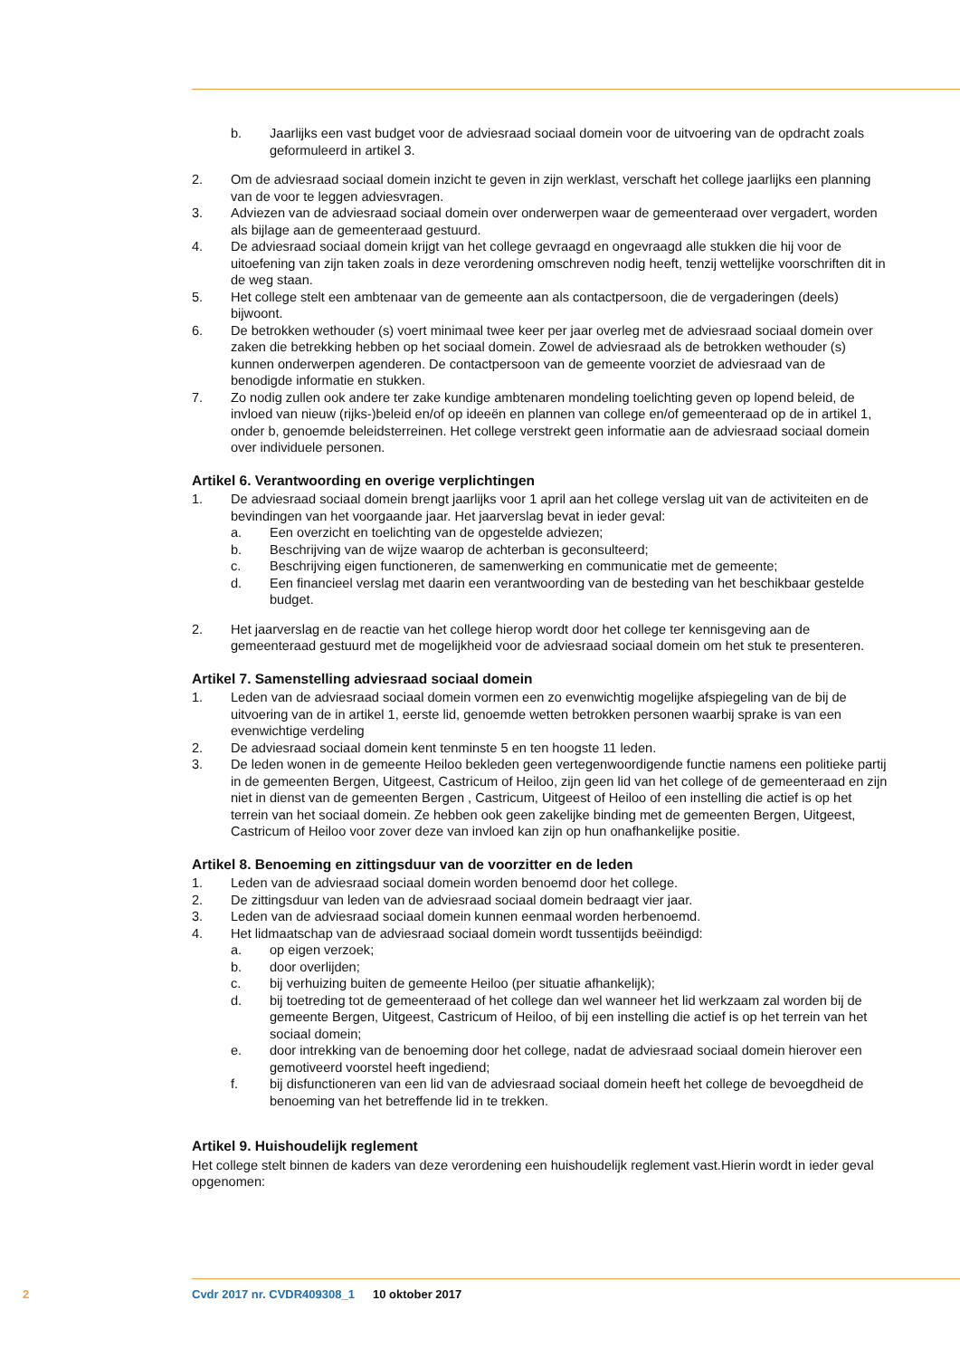b. Jaarlijks een vast budget voor de adviesraad sociaal domein voor de uitvoering van de opdracht zoals geformuleerd in artikel 3.
2. Om de adviesraad sociaal domein inzicht te geven in zijn werklast, verschaft het college jaarlijks een planning van de voor te leggen adviesvragen.
3. Adviezen van de adviesraad sociaal domein over onderwerpen waar de gemeenteraad over vergadert, worden als bijlage aan de gemeenteraad gestuurd.
4. De adviesraad sociaal domein krijgt van het college gevraagd en ongevraagd alle stukken die hij voor de uitoefening van zijn taken zoals in deze verordening omschreven nodig heeft, tenzij wettelijke voorschriften dit in de weg staan.
5. Het college stelt een ambtenaar van de gemeente aan als contactpersoon, die de vergaderingen (deels) bijwoont.
6. De betrokken wethouder (s) voert minimaal twee keer per jaar overleg met de adviesraad sociaal domein over zaken die betrekking hebben op het sociaal domein. Zowel de adviesraad als de betrokken wethouder (s) kunnen onderwerpen agenderen. De contactpersoon van de gemeente voorziet de adviesraad van de benodigde informatie en stukken.
7. Zo nodig zullen ook andere ter zake kundige ambtenaren mondeling toelichting geven op lopend beleid, de invloed van nieuw (rijks-)beleid en/of op ideeën en plannen van college en/of gemeenteraad op de in artikel 1, onder b, genoemde beleidsterreinen. Het college verstrekt geen informatie aan de adviesraad sociaal domein over individuele personen.
Artikel 6. Verantwoording en overige verplichtingen
1. De adviesraad sociaal domein brengt jaarlijks voor 1 april aan het college verslag uit van de activiteiten en de bevindingen van het voorgaande jaar. Het jaarverslag bevat in ieder geval:
a. Een overzicht en toelichting van de opgestelde adviezen;
b. Beschrijving van de wijze waarop de achterban is geconsulteerd;
c. Beschrijving eigen functioneren, de samenwerking en communicatie met de gemeente;
d. Een financieel verslag met daarin een verantwoording van de besteding van het beschikbaar gestelde budget.
2. Het jaarverslag en de reactie van het college hierop wordt door het college ter kennisgeving aan de gemeenteraad gestuurd met de mogelijkheid voor de adviesraad sociaal domein om het stuk te presenteren.
Artikel 7. Samenstelling adviesraad sociaal domein
1. Leden van de adviesraad sociaal domein vormen een zo evenwichtig mogelijke afspiegeling van de bij de uitvoering van de in artikel 1, eerste lid, genoemde wetten betrokken personen waarbij sprake is van een evenwichtige verdeling
2. De adviesraad sociaal domein kent tenminste 5 en ten hoogste 11 leden.
3. De leden wonen in de gemeente Heiloo bekleden geen vertegenwoordigende functie namens een politieke partij in de gemeenten Bergen, Uitgeest, Castricum of Heiloo, zijn geen lid van het college of de gemeenteraad en zijn niet in dienst van de gemeenten Bergen , Castricum, Uitgeest of Heiloo of een instelling die actief is op het terrein van het sociaal domein. Ze hebben ook geen zakelijke binding met de gemeenten Bergen, Uitgeest, Castricum of Heiloo voor zover deze van invloed kan zijn op hun onafhankelijke positie.
Artikel 8. Benoeming en zittingsduur van de voorzitter en de leden
1. Leden van de adviesraad sociaal domein worden benoemd door het college.
2. De zittingsduur van leden van de adviesraad sociaal domein bedraagt vier jaar.
3. Leden van de adviesraad sociaal domein kunnen eenmaal worden herbenoemd.
4. Het lidmaatschap van de adviesraad sociaal domein wordt tussentijds beëindigd:
a. op eigen verzoek;
b. door overlijden;
c. bij verhuizing buiten de gemeente Heiloo (per situatie afhankelijk);
d. bij toetreding tot de gemeenteraad of het college dan wel wanneer het lid werkzaam zal worden bij de gemeente Bergen, Uitgeest, Castricum of Heiloo, of bij een instelling die actief is op het terrein van het sociaal domein;
e. door intrekking van de benoeming door het college, nadat de adviesraad sociaal domein hierover een gemotiveerd voorstel heeft ingediend;
f. bij disfunctioneren van een lid van de adviesraad sociaal domein heeft het college de bevoegdheid de benoeming van het betreffende lid in te trekken.
Artikel 9. Huishoudelijk reglement
Het college stelt binnen de kaders van deze verordening een huishoudelijk reglement vast.Hierin wordt in ieder geval opgenomen:
2 Cvdr 2017 nr. CVDR409308_1 10 oktober 2017